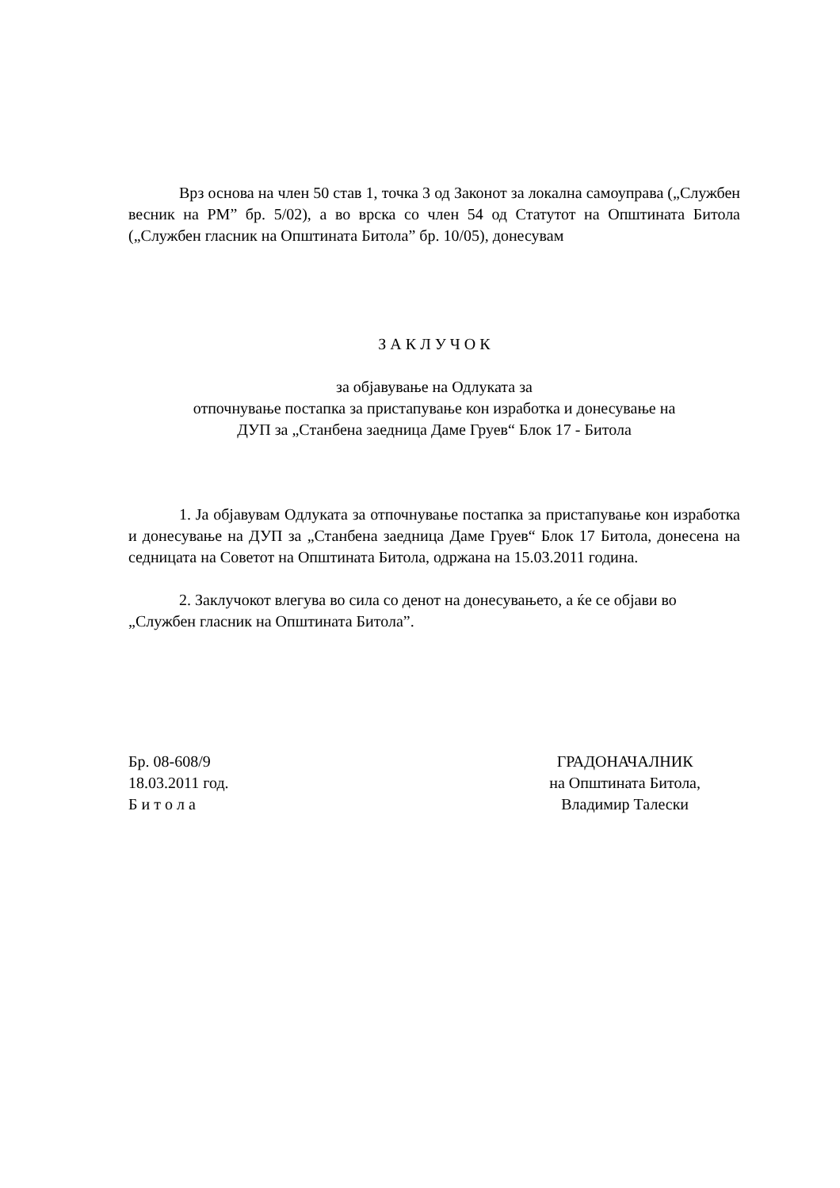Врз основа на член 50 став 1, точка 3 од Законот за локална самоуправа („Службен весник на РМ” бр. 5/02), а во врска со член 54 од Статутот на Општината Битола („Службен гласник на Општината Битола” бр. 10/05), донесувам
З А К Л У Ч О К
за објавување на Одлуката за
отпочнување постапка за пристапување кон изработка и донесување на
ДУП за „Станбена заедница Даме Груев“ Блок 17 - Битола
1. Ја објавувам Одлуката за отпочнување постапка за пристапување кон изработка и донесување на ДУП за „Станбена заедница Даме Груев“ Блок 17 Битола, донесена на седницата на Советот на Општината Битола, одржана на 15.03.2011 година.
2. Заклучокот влегува во сила со денот на донесувањето, а ќе се објави во „Службен гласник на Општината Битола”.
Бр. 08-608/9
18.03.2011 год.
Б и т о л а
ГРАДОНАЧАЛНИК
на Општината Битола,
Владимир Талески